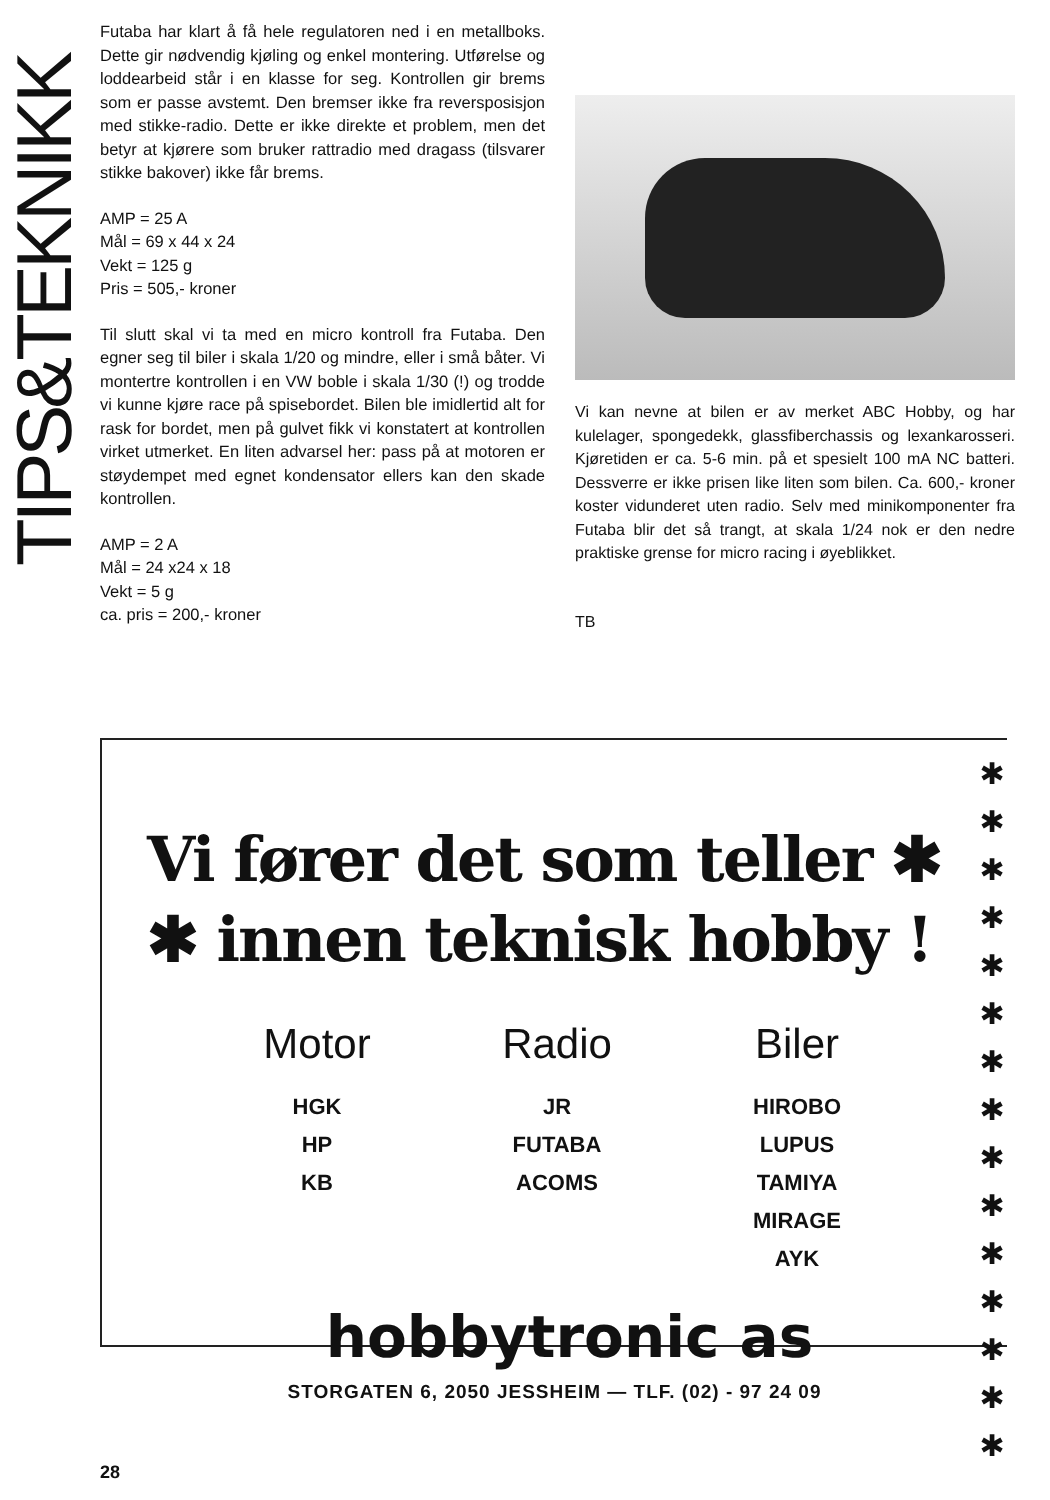TIPS&TEKNIKK
Futaba har klart å få hele regulatoren ned i en metallboks. Dette gir nødvendig kjøling og enkel montering. Utførelse og loddearbeid står i en klasse for seg. Kontrollen gir brems som er passe avstemt. Den bremser ikke fra reversposisjon med stikke-radio. Dette er ikke direkte et problem, men det betyr at kjørere som bruker rattradio med dragass (tilsvarer stikke bakover) ikke får brems.
AMP = 25 A
Mål = 69 x 44 x 24
Vekt = 125 g
Pris = 505,- kroner
Til slutt skal vi ta med en micro kontroll fra Futaba. Den egner seg til biler i skala 1/20 og mindre, eller i små båter. Vi montertre kontrollen i en VW boble i skala 1/30 (!) og trodde vi kunne kjøre race på spisebordet. Bilen ble imidlertid alt for rask for bordet, men på gulvet fikk vi konstatert at kontrollen virket utmerket. En liten advarsel her: pass på at motoren er støydempet med egnet kondensator ellers kan den skade kontrollen.
AMP = 2 A
Mål = 24 x24 x 18
Vekt = 5 g
ca. pris = 200,- kroner
Vi kan nevne at bilen er av merket ABC Hobby, og har kulelager, spongedekk, glassfiberchassis og lexankarosseri. Kjøretiden er ca. 5-6 min. på et spesielt 100 mA NC batteri. Dessverre er ikke prisen like liten som bilen. Ca. 600,- kroner koster vidunderet uten radio. Selv med minikomponenter fra Futaba blir det så trangt, at skala 1/24 nok er den nedre praktiske grense for micro racing i øyeblikket.
TB
✱ ✱ ✱ ✱ ✱ ✱ ✱ ✱ ✱ ✱ ✱ ✱ ✱ ✱ ✱
Vi fører det som teller ✱
✱ innen teknisk hobby !
Motor
HGK
HP
KB
Radio
JR
FUTABA
ACOMS
Biler
HIROBO
LUPUS
TAMIYA
MIRAGE
AYK
hobbytronic as
STORGATEN 6, 2050 JESSHEIM — TLF. (02) - 97 24 09
28